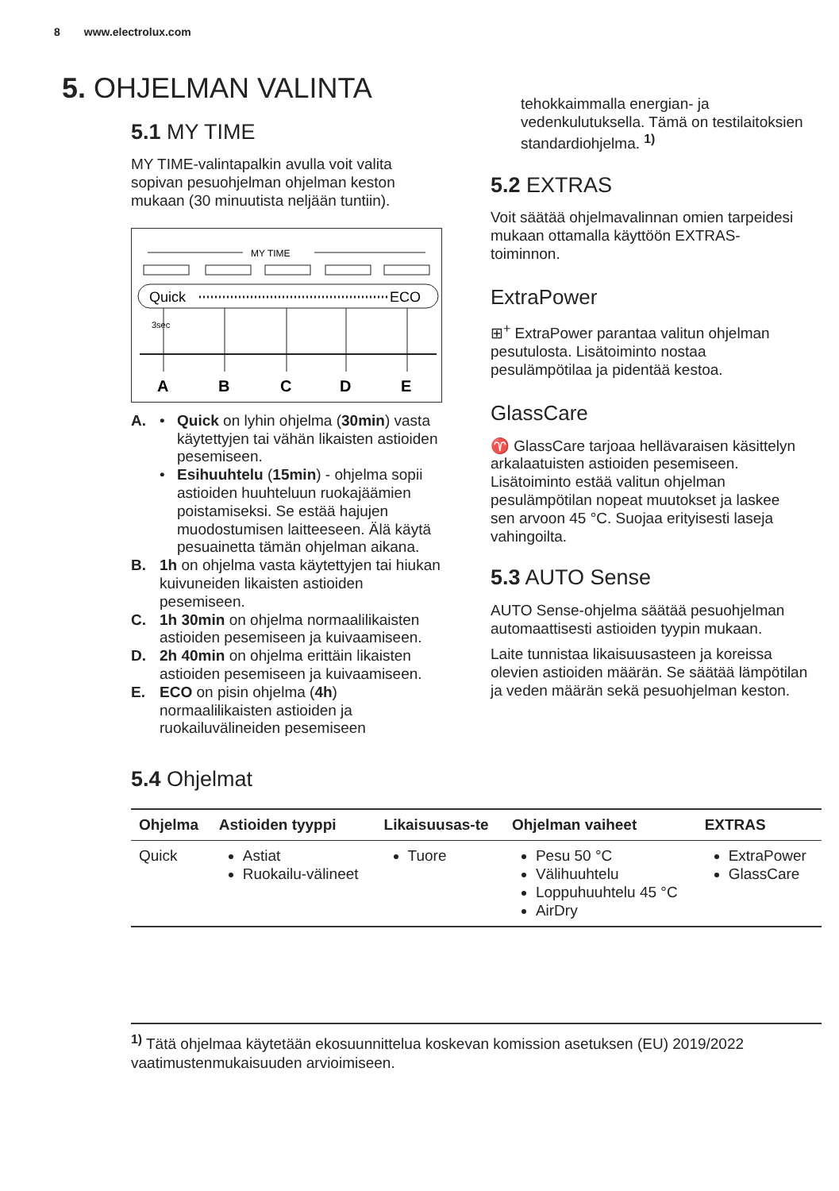8 www.electrolux.com
5. OHJELMAN VALINTA
5.1 MY TIME
MY TIME-valintapalkin avulla voit valita sopivan pesuohjelman ohjelman keston mukaan (30 minuutista neljään tuntiin).
MY TIME
Quick
ECO
3sec
A
B
C
D
E
A. • Quick on lyhin ohjelma (30min) vasta käytettyjen tai vähän likaisten astioiden pesemiseen.
• Esihuuhtelu (15min) - ohjelma sopii astioiden huuhteluun ruokajäämien poistamiseksi. Se estää hajujen muodostumisen laitteeseen. Älä käytä pesuainetta tämän ohjelman aikana.
B. 1h on ohjelma vasta käytettyjen tai hiukan kuivuneiden likaisten astioiden pesemiseen.
C. 1h 30min on ohjelma normaalilikaisten astioiden pesemiseen ja kuivaamiseen.
D. 2h 40min on ohjelma erittäin likaisten astioiden pesemiseen ja kuivaamiseen.
E. ECO on pisin ohjelma (4h) normaalilikaisten astioiden ja ruokailuvälineiden pesemiseen
tehokkaimmalla energian- ja vedenkulutuksella. Tämä on testilaitoksien standardiohjelma. <sup>1)</sup>
5.2 EXTRAS
Voit säätää ohjelmavalinnan omien tarpeidesi mukaan ottamalla käyttöön EXTRAS-toiminnon.
ExtraPower
⊞<sup>+</sup> ExtraPower parantaa valitun ohjelman pesutulosta. Lisätoiminto nostaa pesulämpötilaa ja pidentää kestoa.
GlassCare
♈ GlassCare tarjoaa hellävaraisen käsittelyn arkalaatuisten astioiden pesemiseen. Lisätoiminto estää valitun ohjelman pesulämpötilan nopeat muutokset ja laskee sen arvoon 45 °C. Suojaa erityisesti laseja vahingoilta.
5.3 AUTO Sense
AUTO Sense-ohjelma säätää pesuohjelman automaattisesti astioiden tyypin mukaan.
Laite tunnistaa likaisuusasteen ja koreissa olevien astioiden määrän. Se säätää lämpötilan ja veden määrän sekä pesuohjelman keston.
5.4 Ohjelmat
| Ohjelma | Astioiden tyyppi | Likaisuusas-te | Ohjelman vaiheet | EXTRAS |
| --- | --- | --- | --- | --- |
| Quick | Astiat Ruokailu-välineet | Tuore | Pesu 50 °C Välihuuhtelu Loppuhuuhtelu 45 °C AirDry | ExtraPower GlassCare |
<sup>1)</sup> Tätä ohjelmaa käytetään ekosuunnittelua koskevan komission asetuksen (EU) 2019/2022 vaatimustenmukaisuuden arvioimiseen.